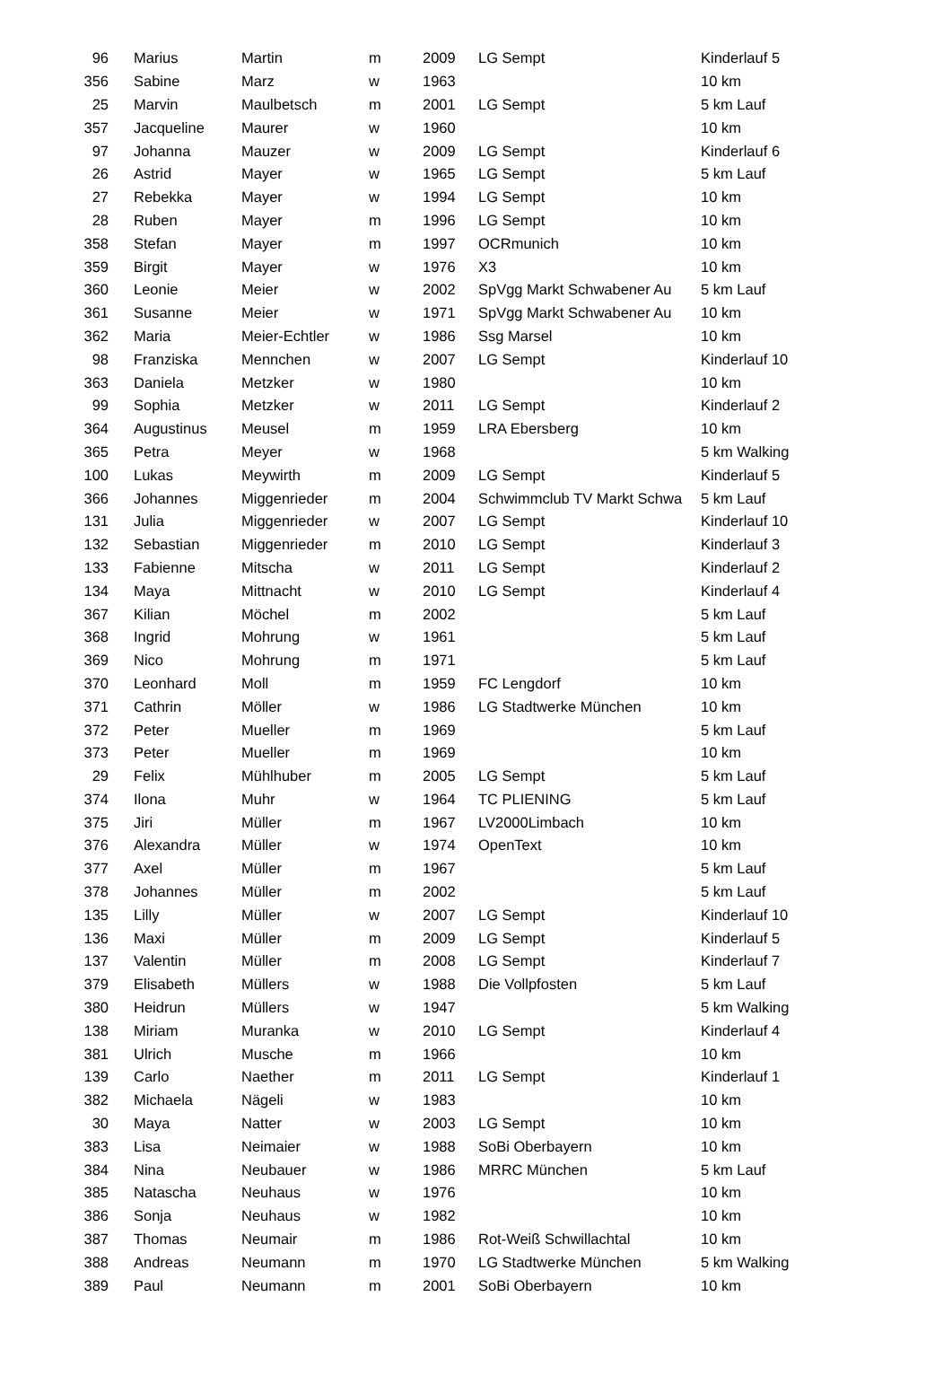| 96 | Marius | Martin | m | 2009 | LG Sempt | Kinderlauf 5 |
| 356 | Sabine | Marz | w | 1963 | | 10 km |
| 25 | Marvin | Maulbetsch | m | 2001 | LG Sempt | 5 km Lauf |
| 357 | Jacqueline | Maurer | w | 1960 | | 10 km |
| 97 | Johanna | Mauzer | w | 2009 | LG Sempt | Kinderlauf 6 |
| 26 | Astrid | Mayer | w | 1965 | LG Sempt | 5 km Lauf |
| 27 | Rebekka | Mayer | w | 1994 | LG Sempt | 10 km |
| 28 | Ruben | Mayer | m | 1996 | LG Sempt | 10 km |
| 358 | Stefan | Mayer | m | 1997 | OCRmunich | 10 km |
| 359 | Birgit | Mayer | w | 1976 | X3 | 10 km |
| 360 | Leonie | Meier | w | 2002 | SpVgg Markt Schwabener Au | 5 km Lauf |
| 361 | Susanne | Meier | w | 1971 | SpVgg Markt Schwabener Au | 10 km |
| 362 | Maria | Meier-Echtler | w | 1986 | Ssg Marsel | 10 km |
| 98 | Franziska | Mennchen | w | 2007 | LG Sempt | Kinderlauf 10 |
| 363 | Daniela | Metzker | w | 1980 | | 10 km |
| 99 | Sophia | Metzker | w | 2011 | LG Sempt | Kinderlauf 2 |
| 364 | Augustinus | Meusel | m | 1959 | LRA Ebersberg | 10 km |
| 365 | Petra | Meyer | w | 1968 | | 5 km Walking |
| 100 | Lukas | Meywirth | m | 2009 | LG Sempt | Kinderlauf 5 |
| 366 | Johannes | Miggenrieder | m | 2004 | Schwimmclub TV Markt Schwa | 5 km Lauf |
| 131 | Julia | Miggenrieder | w | 2007 | LG Sempt | Kinderlauf 10 |
| 132 | Sebastian | Miggenrieder | m | 2010 | LG Sempt | Kinderlauf 3 |
| 133 | Fabienne | Mitscha | w | 2011 | LG Sempt | Kinderlauf 2 |
| 134 | Maya | Mittnacht | w | 2010 | LG Sempt | Kinderlauf 4 |
| 367 | Kilian | Möchel | m | 2002 | | 5 km Lauf |
| 368 | Ingrid | Mohrung | w | 1961 | | 5 km Lauf |
| 369 | Nico | Mohrung | m | 1971 | | 5 km Lauf |
| 370 | Leonhard | Moll | m | 1959 | FC Lengdorf | 10 km |
| 371 | Cathrin | Möller | w | 1986 | LG Stadtwerke München | 10 km |
| 372 | Peter | Mueller | m | 1969 | | 5 km Lauf |
| 373 | Peter | Mueller | m | 1969 | | 10 km |
| 29 | Felix | Mühlhuber | m | 2005 | LG Sempt | 5 km Lauf |
| 374 | Ilona | Muhr | w | 1964 | TC PLIENING | 5 km Lauf |
| 375 | Jiri | Müller | m | 1967 | LV2000Limbach | 10 km |
| 376 | Alexandra | Müller | w | 1974 | OpenText | 10 km |
| 377 | Axel | Müller | m | 1967 | | 5 km Lauf |
| 378 | Johannes | Müller | m | 2002 | | 5 km Lauf |
| 135 | Lilly | Müller | w | 2007 | LG Sempt | Kinderlauf 10 |
| 136 | Maxi | Müller | m | 2009 | LG Sempt | Kinderlauf 5 |
| 137 | Valentin | Müller | m | 2008 | LG Sempt | Kinderlauf 7 |
| 379 | Elisabeth | Müllers | w | 1988 | Die Vollpfosten | 5 km Lauf |
| 380 | Heidrun | Müllers | w | 1947 | | 5 km Walking |
| 138 | Miriam | Muranka | w | 2010 | LG Sempt | Kinderlauf 4 |
| 381 | Ulrich | Musche | m | 1966 | | 10 km |
| 139 | Carlo | Naether | m | 2011 | LG Sempt | Kinderlauf 1 |
| 382 | Michaela | Nägeli | w | 1983 | | 10 km |
| 30 | Maya | Natter | w | 2003 | LG Sempt | 10 km |
| 383 | Lisa | Neimaier | w | 1988 | SoBi Oberbayern | 10 km |
| 384 | Nina | Neubauer | w | 1986 | MRRC München | 5 km Lauf |
| 385 | Natascha | Neuhaus | w | 1976 | | 10 km |
| 386 | Sonja | Neuhaus | w | 1982 | | 10 km |
| 387 | Thomas | Neumair | m | 1986 | Rot-Weiß Schwillachtal | 10 km |
| 388 | Andreas | Neumann | m | 1970 | LG Stadtwerke München | 5 km Walking |
| 389 | Paul | Neumann | m | 2001 | SoBi Oberbayern | 10 km |